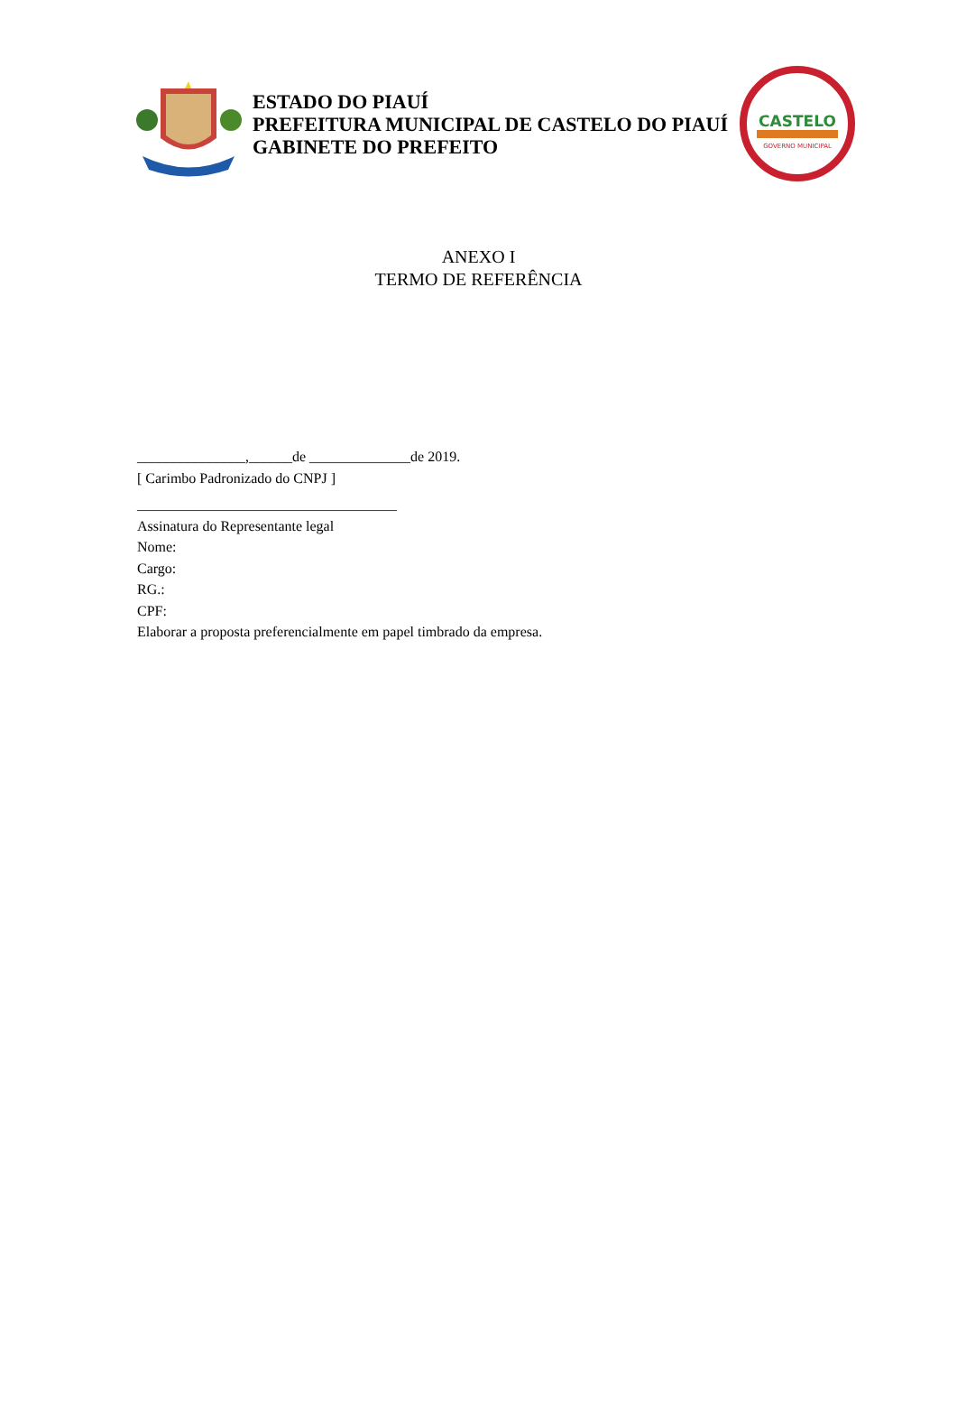ESTADO DO PIAUÍ
PREFEITURA MUNICIPAL DE CASTELO DO PIAUÍ
GABINETE DO PREFEITO
CASTELO
GOVERNO MUNICIPAL
ANEXO I
TERMO DE REFERÊNCIA
_______________,______de ______________de 2019.
[ Carimbo Padronizado do CNPJ ]
____________________________________
Assinatura do Representante legal
Nome:
Cargo:
RG.:
CPF:
Elaborar a proposta preferencialmente em papel timbrado da empresa.